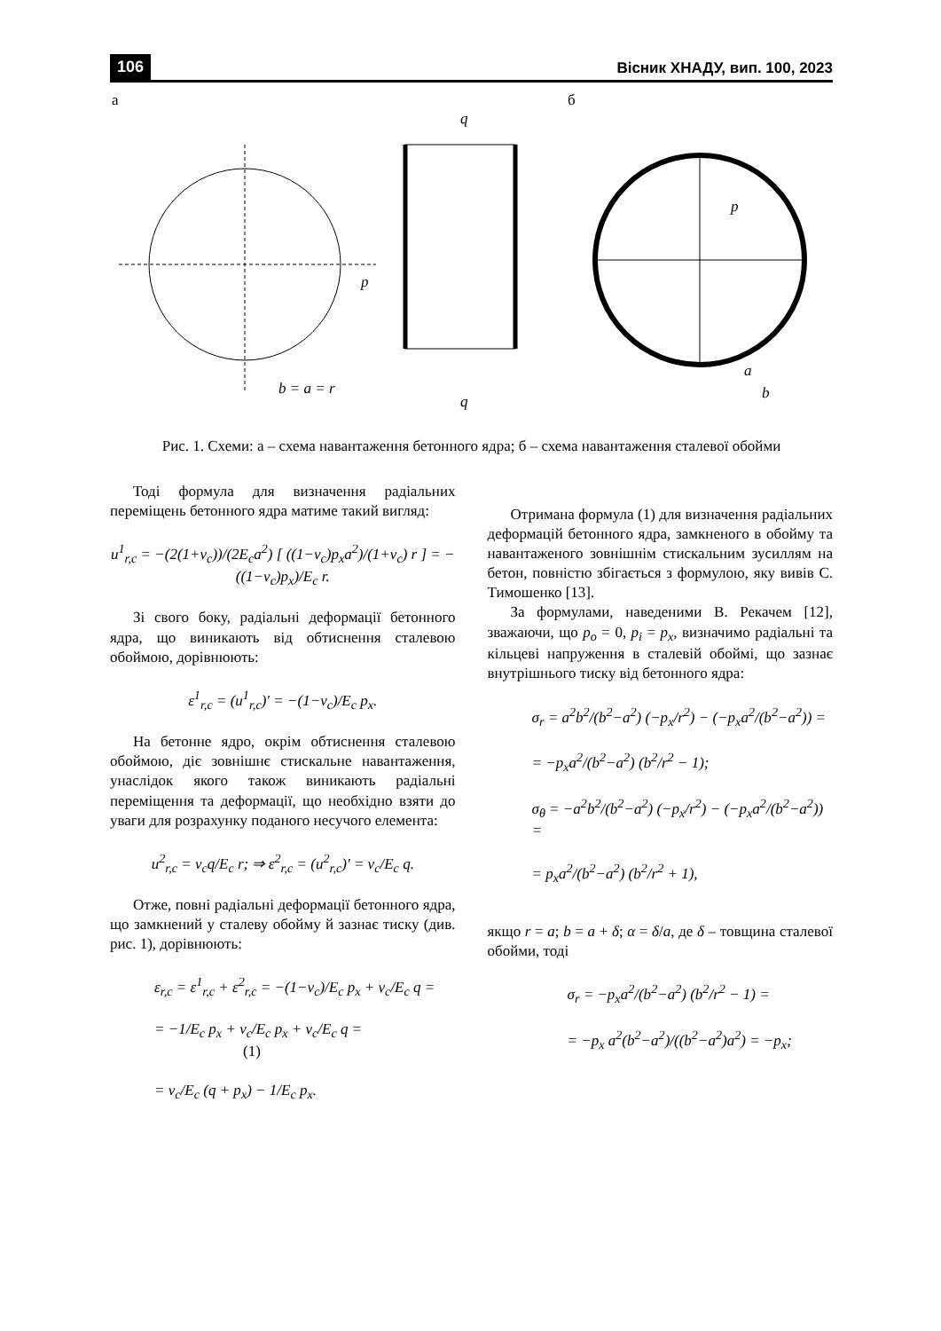106 Вісник ХНАДУ, вип. 100, 2023
а б
p
p
b = a = r
q
q
a
b
Рис. 1. Схеми: а – схема навантаження бетонного ядра; б – схема навантаження сталевої обойми
Тоді формула для визначення радіальних переміщень бетонного ядра матиме такий вигляд:
u<sup>1</sup><sub>r,c</sub> = −(2(1+ν<sub>c</sub>))/(2E<sub>c</sub>a<sup>2</sup>) [ ((1−ν<sub>c</sub>)p<sub>x</sub>a<sup>2</sup>)/(1+ν<sub>c</sub>) r ] = −((1−ν<sub>c</sub>)p<sub>x</sub>)/E<sub>c</sub> r.
Зі свого боку, радіальні деформації бетонного ядра, що виникають від обтиснення сталевою обоймою, дорівнюють:
ε<sup>1</sup><sub>r,c</sub> = (u<sup>1</sup><sub>r,c</sub>)′ = −(1−ν<sub>c</sub>)/E<sub>c</sub> p<sub>x</sub>.
На бетонне ядро, окрім обтиснення сталевою обоймою, діє зовнішнє стискальне навантаження, унаслідок якого також виникають радіальні переміщення та деформації, що необхідно взяти до уваги для розрахунку поданого несучого елемента:
u<sup>2</sup><sub>r,c</sub> = ν<sub>c</sub>q/E<sub>c</sub> r; ⇒ ε<sup>2</sup><sub>r,c</sub> = (u<sup>2</sup><sub>r,c</sub>)′ = ν<sub>c</sub>/E<sub>c</sub> q.
Отже, повні радіальні деформації бетонного ядра, що замкнений у сталеву обойму й зазнає тиску (див. рис. 1), дорівнюють:
ε<sub>r,c</sub> = ε<sup>1</sup><sub>r,c</sub> + ε<sup>2</sup><sub>r,c</sub> = −(1−ν<sub>c</sub>)/E<sub>c</sub> p<sub>x</sub> + ν<sub>c</sub>/E<sub>c</sub> q =
= −1/E<sub>c</sub> p<sub>x</sub> + ν<sub>c</sub>/E<sub>c</sub> p<sub>x</sub> + ν<sub>c</sub>/E<sub>c</sub> q = (1)
= ν<sub>c</sub>/E<sub>c</sub> (q + p<sub>x</sub>) − 1/E<sub>c</sub> p<sub>x</sub>.
Отримана формула (1) для визначення радіальних деформацій бетонного ядра, замкненого в обойму та навантаженого зовнішнім стискальним зусиллям на бетон, повністю збігається з формулою, яку вивів С. Тимошенко [13].
За формулами, наведеними В. Рекачем [12], зважаючи, що p<sub>o</sub> = 0, p<sub>i</sub> = p<sub>x</sub>, визначимо радіальні та кільцеві напруження в сталевій обоймі, що зазнає внутрішнього тиску від бетонного ядра:
σ<sub>r</sub> = a<sup>2</sup>b<sup>2</sup>/(b<sup>2</sup>−a<sup>2</sup>) (−p<sub>x</sub>/r<sup>2</sup>) − (−p<sub>x</sub>a<sup>2</sup>/(b<sup>2</sup>−a<sup>2</sup>)) =
= −p<sub>x</sub>a<sup>2</sup>/(b<sup>2</sup>−a<sup>2</sup>) (b<sup>2</sup>/r<sup>2</sup> − 1);
σ<sub>θ</sub> = −a<sup>2</sup>b<sup>2</sup>/(b<sup>2</sup>−a<sup>2</sup>) (−p<sub>x</sub>/r<sup>2</sup>) − (−p<sub>x</sub>a<sup>2</sup>/(b<sup>2</sup>−a<sup>2</sup>)) =
= p<sub>x</sub>a<sup>2</sup>/(b<sup>2</sup>−a<sup>2</sup>) (b<sup>2</sup>/r<sup>2</sup> + 1),
якщо r = a; b = a + δ; α = δ/a, де δ – товщина сталевої обойми, тоді
σ<sub>r</sub> = −p<sub>x</sub>a<sup>2</sup>/(b<sup>2</sup>−a<sup>2</sup>) (b<sup>2</sup>/r<sup>2</sup> − 1) =
= −p<sub>x</sub> a<sup>2</sup>(b<sup>2</sup>−a<sup>2</sup>)/((b<sup>2</sup>−a<sup>2</sup>)a<sup>2</sup>) = −p<sub>x</sub>;